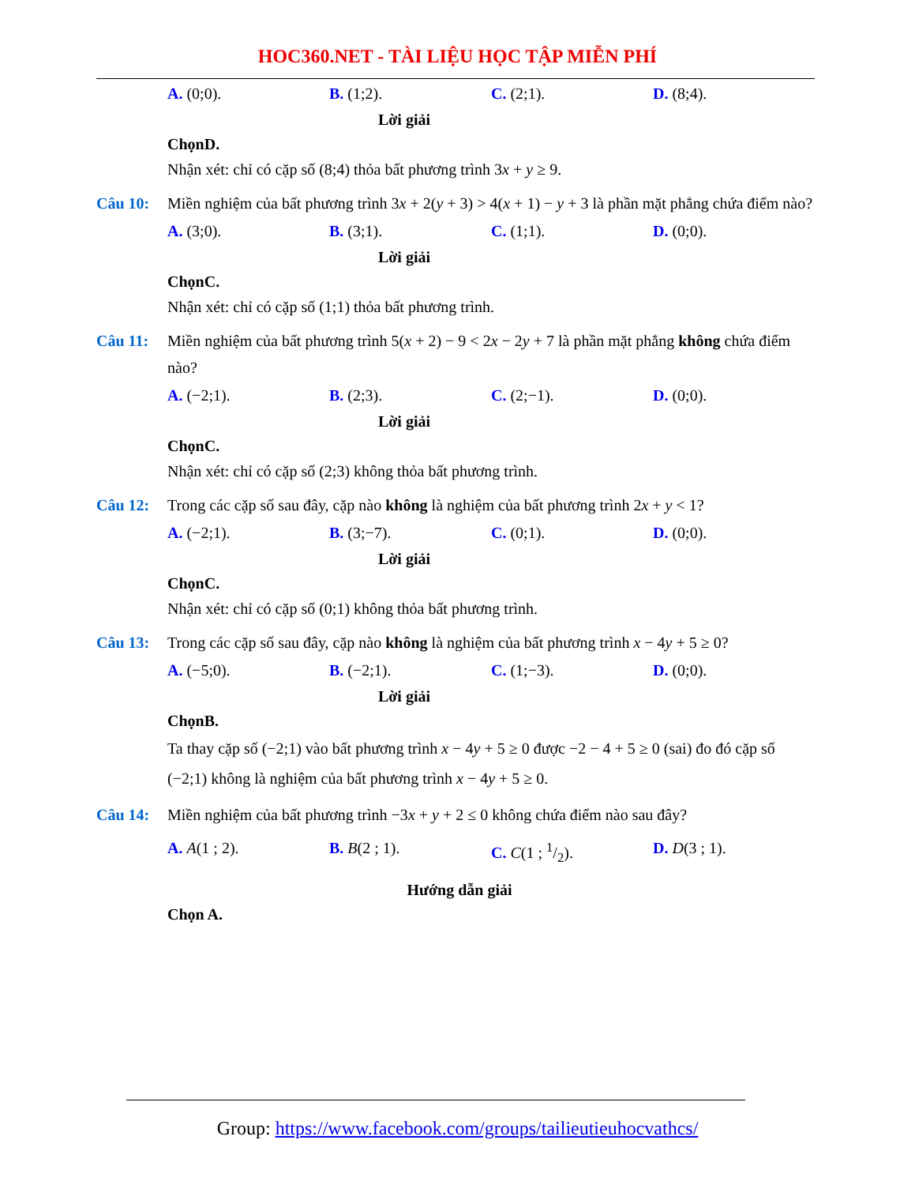HOC360.NET - TÀI LIỆU HỌC TẬP MIỄN PHÍ
A. (0;0). B. (1;2). C. (2;1). D. (8;4).
Lời giải
ChọnD.
Nhận xét: chỉ có cặp số (8;4) thỏa bất phương trình 3x + y ≥ 9.
Câu 10: Miền nghiệm của bất phương trình 3x + 2(y + 3) > 4(x + 1) − y + 3 là phần mặt phẳng chứa điểm nào?
A. (3;0). B. (3;1). C. (1;1). D. (0;0).
Lời giải
ChọnC.
Nhận xét: chỉ có cặp số (1;1) thỏa bất phương trình.
Câu 11: Miền nghiệm của bất phương trình 5(x + 2) − 9 < 2x − 2y + 7 là phần mặt phẳng không chứa điểm nào?
A. (−2;1). B. (2;3). C. (2;−1). D. (0;0).
Lời giải
ChọnC.
Nhận xét: chỉ có cặp số (2;3) không thỏa bất phương trình.
Câu 12: Trong các cặp số sau đây, cặp nào không là nghiệm của bất phương trình 2x + y < 1?
A. (−2;1). B. (3;−7). C. (0;1). D. (0;0).
Lời giải
ChọnC.
Nhận xét: chỉ có cặp số (0;1) không thỏa bất phương trình.
Câu 13: Trong các cặp số sau đây, cặp nào không là nghiệm của bất phương trình x − 4y + 5 ≥ 0?
A. (−5;0). B. (−2;1). C. (1;−3). D. (0;0).
Lời giải
ChọnB.
Ta thay cặp số (−2;1) vào bất phương trình x − 4y + 5 ≥ 0 được −2 − 4 + 5 ≥ 0 (sai) đo đó cặp số (−2;1) không là nghiệm của bất phương trình x − 4y + 5 ≥ 0.
Câu 14: Miền nghiệm của bất phương trình −3x + y + 2 ≤ 0 không chứa điểm nào sau đây?
A. A(1 ; 2). B. B(2 ; 1). C. C(1 ; 1/2). D. D(3 ; 1).
Hướng dẫn giải
Chọn A.
Group: https://www.facebook.com/groups/tailieutieuhocvathcs/